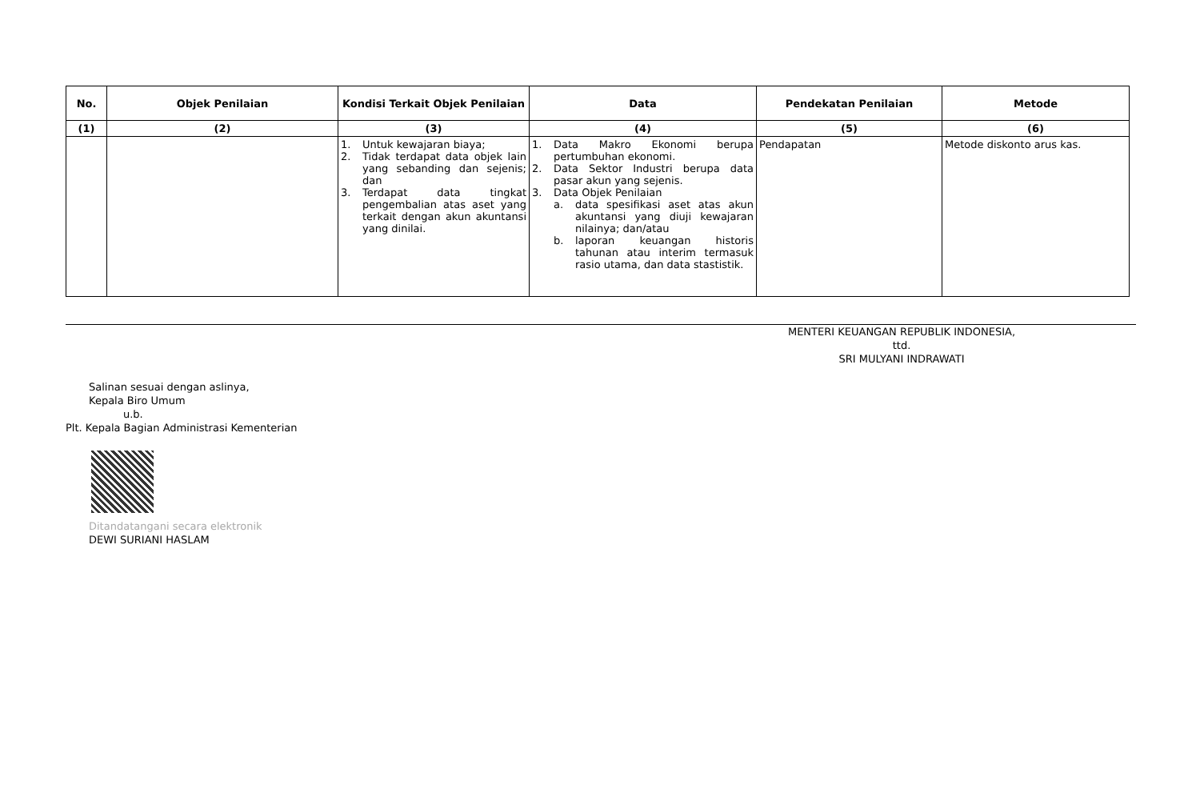| No. | Objek Penilaian | Kondisi Terkait Objek Penilaian | Data | Pendekatan Penilaian | Metode |
| --- | --- | --- | --- | --- | --- |
| (1) | (2) | (3) | (4) | (5) | (6) |
| | | 1. Untuk kewajaran biaya; 2. Tidak terdapat data objek lain yang sebanding dan sejenis; dan 3. Terdapat data tingkat pengembalian atas aset yang terkait dengan akun akuntansi yang dinilai. | 1. Data Makro Ekonomi berupa pertumbuhan ekonomi. 2. Data Sektor Industri berupa data pasar akun yang sejenis. 3. Data Objek Penilaian a. data spesifikasi aset atas akun akuntansi yang diuji kewajaran nilainya; dan/atau b. laporan keuangan historis tahunan atau interim termasuk rasio utama, dan data stastistik. | Pendapatan | Metode diskonto arus kas. |
MENTERI KEUANGAN REPUBLIK INDONESIA,
ttd.
SRI MULYANI INDRAWATI
Salinan sesuai dengan aslinya,
Kepala Biro Umum
u.b.
Plt. Kepala Bagian Administrasi Kementerian
Ditandatangani secara elektronik
DEWI SURIANI HASLAM